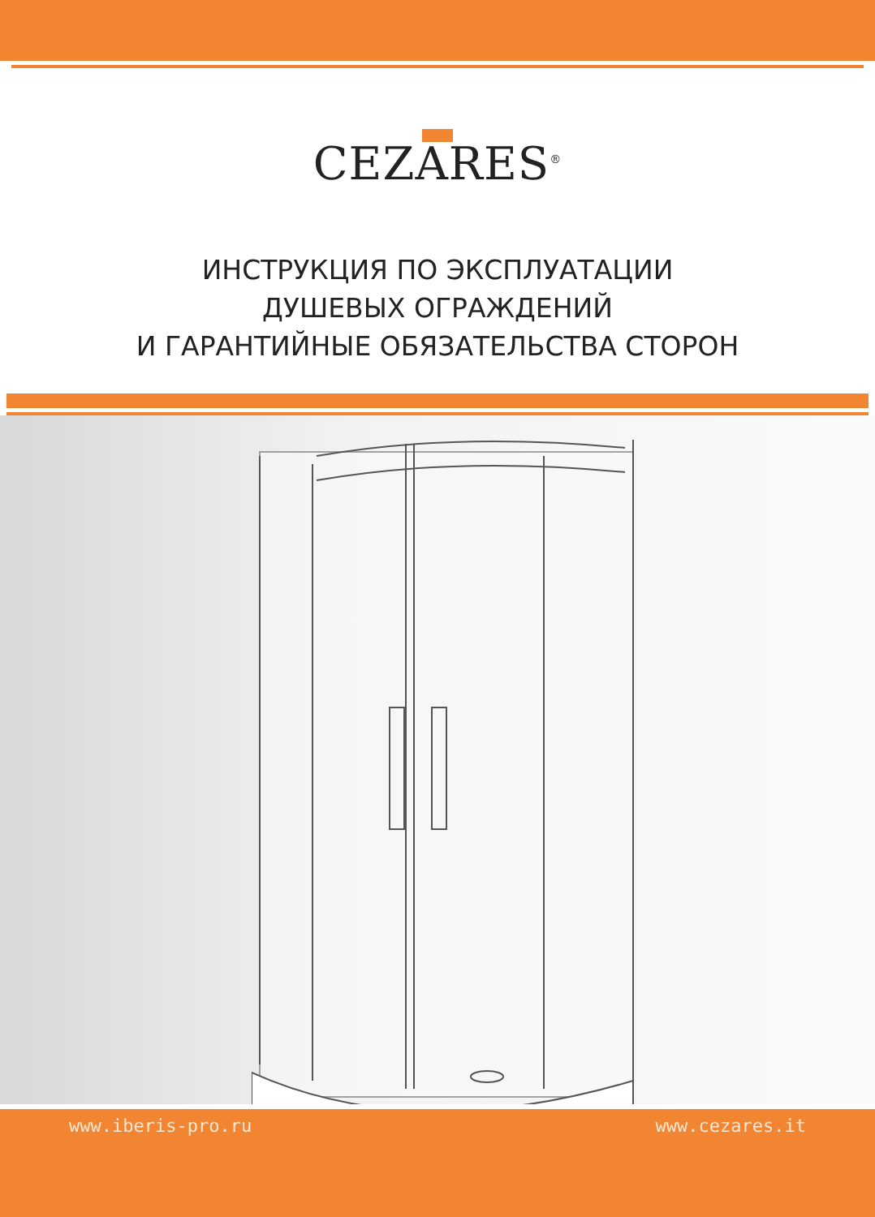CEZARES<sup>®</sup>
ИНСТРУКЦИЯ ПО ЭКСПЛУАТАЦИИ
ДУШЕВЫХ ОГРАЖДЕНИЙ
И ГАРАНТИЙНЫЕ ОБЯЗАТЕЛЬСТВА СТОРОН
www.iberis-pro.ru www.cezares.it